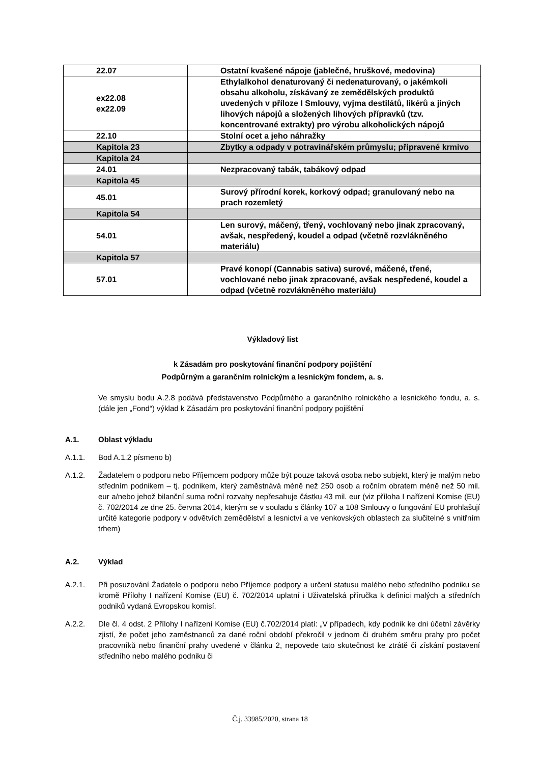| 22.07 | Ostatní kvašené nápoje (jablečné, hruškové, medovina) |
| ex22.08 ex22.09 | Ethylalkohol denaturovaný či nedenaturovaný, o jakémkoli obsahu alkoholu, získávaný ze zemědělských produktů uvedených v příloze I Smlouvy, vyjma destilátů, likérů a jiných lihových nápojů a složených lihových přípravků (tzv. koncentrované extrakty) pro výrobu alkoholických nápojů |
| 22.10 | Stolní ocet a jeho náhražky |
| Kapitola 23 | Zbytky a odpady v potravinářském průmyslu; připravené krmivo |
| Kapitola 24 | |
| 24.01 | Nezpracovaný tabák, tabákový odpad |
| Kapitola 45 | |
| 45.01 | Surový přírodní korek, korkový odpad; granulovaný nebo na prach rozemletý |
| Kapitola 54 | |
| 54.01 | Len surový, máčený, třený, vochlovaný nebo jinak zpracovaný, avšak, nespředený, koudel a odpad (včetně rozvlákněného materiálu) |
| Kapitola 57 | |
| 57.01 | Pravé konopí (Cannabis sativa) surové, máčené, třené, vochlované nebo jinak zpracované, avšak nespředené, koudel a odpad (včetně rozvlákněného materiálu) |
Výkladový list
k Zásadám pro poskytování finanční podpory pojištění
Podpůrným a garančním rolnickým a lesnickým fondem, a. s.
Ve smyslu bodu A.2.8 podává představenstvo Podpůrného a garančního rolnického a lesnického fondu, a. s. (dále jen „Fond“) výklad k Zásadám pro poskytování finanční podpory pojištění
A.1. Oblast výkladu
A.1.1. Bod A.1.2 písmeno b)
A.1.2. Žadatelem o podporu nebo Příjemcem podpory může být pouze taková osoba nebo subjekt, který je malým nebo středním podnikem – tj. podnikem, který zaměstnává méně než 250 osob a ročním obratem méně než 50 mil. eur a/nebo jehož bilanční suma roční rozvahy nepřesahuje částku 43 mil. eur (viz příloha I nařízení Komise (EU) č. 702/2014 ze dne 25. června 2014, kterým se v souladu s články 107 a 108 Smlouvy o fungování EU prohlašují určité kategorie podpory v odvětvích zemědělství a lesnictví a ve venkovských oblastech za slučitelné s vnitřním trhem)
A.2. Výklad
A.2.1. Při posuzování Žadatele o podporu nebo Příjemce podpory a určení statusu malého nebo středního podniku se kromě Přílohy I nařízení Komise (EU) č. 702/2014 uplatní i Uživatelská příručka k definici malých a středních podniků vydaná Evropskou komisí.
A.2.2. Dle čl. 4 odst. 2 Přílohy I nařízení Komise (EU) č.702/2014 platí: „V případech, kdy podnik ke dni účetní závěrky zjistí, že počet jeho zaměstnanců za dané roční období překročil v jednom či druhém směru prahy pro počet pracovníků nebo finanční prahy uvedené v článku 2, nepovede tato skutečnost ke ztrátě či získání postavení středního nebo malého podniku či
Č.j. 33985/2020, strana 18